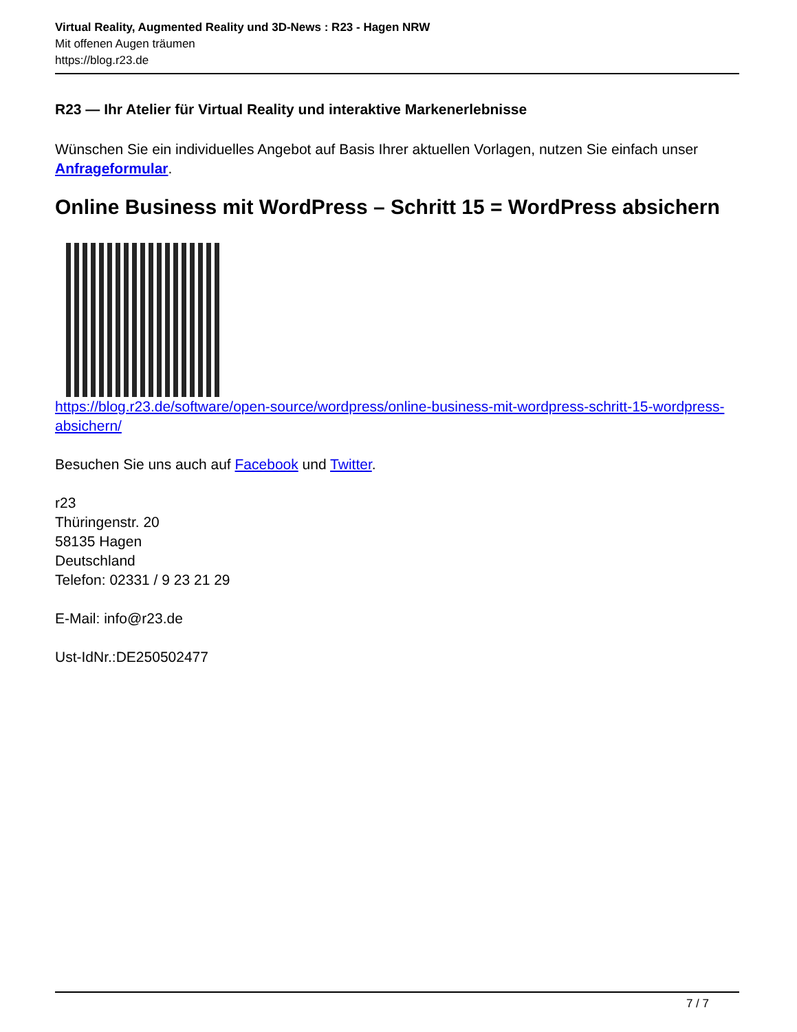Virtual Reality, Augmented Reality und 3D-News : R23 - Hagen NRW
Mit offenen Augen träumen
https://blog.r23.de
R23 — Ihr Atelier für Virtual Reality und interaktive Markenerlebnisse
Wünschen Sie ein individuelles Angebot auf Basis Ihrer aktuellen Vorlagen, nutzen Sie einfach unser Anfrageformular.
Online Business mit WordPress – Schritt 15 = WordPress absichern
https://blog.r23.de/software/open-source/wordpress/online-business-mit-wordpress-schritt-15-wordpress-absichern/
Besuchen Sie uns auch auf Facebook und Twitter.
r23
Thüringenstr. 20
58135 Hagen
Deutschland
Telefon: 02331 / 9 23 21 29
E-Mail: info@r23.de
Ust-IdNr.:DE250502477
7 / 7